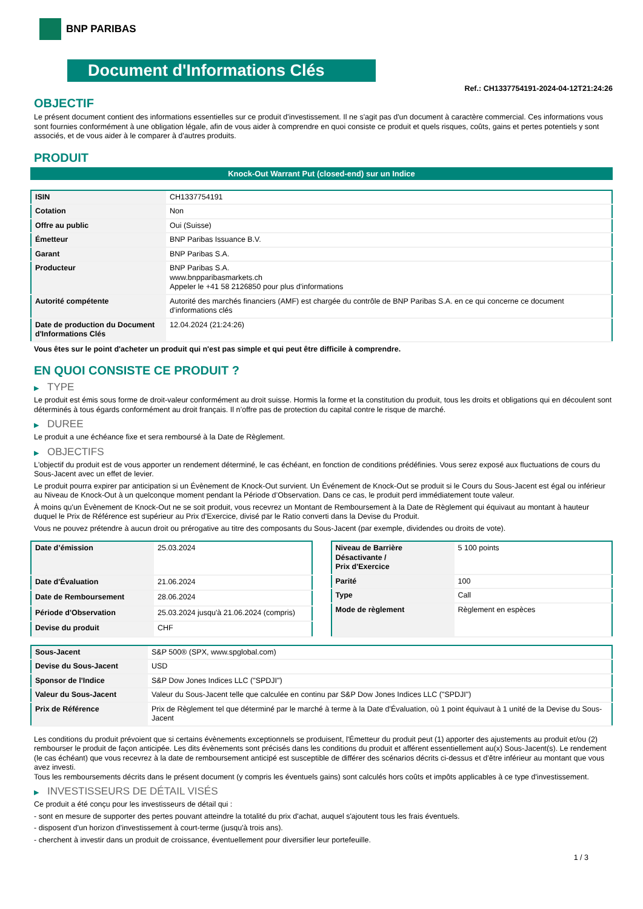BNP PARIBAS
Document d'Informations Clés
Ref.: CH1337754191-2024-04-12T21:24:26
OBJECTIF
Le présent document contient des informations essentielles sur ce produit d'investissement. Il ne s'agit pas d'un document à caractère commercial. Ces informations vous sont fournies conformément à une obligation légale, afin de vous aider à comprendre en quoi consiste ce produit et quels risques, coûts, gains et pertes potentiels y sont associés, et de vous aider à le comparer à d'autres produits.
PRODUIT
Knock-Out Warrant Put (closed-end) sur un Indice
| ISIN | CH1337754191 |
| Cotation | Non |
| Offre au public | Oui (Suisse) |
| Émetteur | BNP Paribas Issuance B.V. |
| Garant | BNP Paribas S.A. |
| Producteur | BNP Paribas S.A. www.bnpparibasmarkets.ch Appeler le +41 58 2126850 pour plus d'informations |
| Autorité compétente | Autorité des marchés financiers (AMF) est chargée du contrôle de BNP Paribas S.A. en ce qui concerne ce document d’informations clés |
| Date de production du Document d'Informations Clés | 12.04.2024 (21:24:26) |
Vous êtes sur le point d'acheter un produit qui n'est pas simple et qui peut être difficile à comprendre.
EN QUOI CONSISTE CE PRODUIT ?
▶ TYPE
Le produit est émis sous forme de droit-valeur conformément au droit suisse. Hormis la forme et la constitution du produit, tous les droits et obligations qui en découlent sont déterminés à tous égards conformément au droit français. Il n’offre pas de protection du capital contre le risque de marché.
▶ DUREE
Le produit a une échéance fixe et sera remboursé à la Date de Règlement.
▶ OBJECTIFS
L'objectif du produit est de vous apporter un rendement déterminé, le cas échéant, en fonction de conditions prédéfinies. Vous serez exposé aux fluctuations de cours du Sous-Jacent avec un effet de levier.
Le produit pourra expirer par anticipation si un Évènement de Knock-Out survient. Un Événement de Knock-Out se produit si le Cours du Sous-Jacent est égal ou inférieur au Niveau de Knock-Out à un quelconque moment pendant la Période d’Observation. Dans ce cas, le produit perd immédiatement toute valeur.
À moins qu'un Évènement de Knock-Out ne se soit produit, vous recevrez un Montant de Remboursement à la Date de Règlement qui équivaut au montant à hauteur duquel le Prix de Référence est supérieur au Prix d'Exercice, divisé par le Ratio converti dans la Devise du Produit.
Vous ne pouvez prétendre à aucun droit ou prérogative au titre des composants du Sous-Jacent (par exemple, dividendes ou droits de vote).
| Date d’émission | 25.03.2024 |
| Date d'Évaluation | 21.06.2024 |
| Date de Remboursement | 28.06.2024 |
| Période d'Observation | 25.03.2024 jusqu'à 21.06.2024 (compris) |
| Devise du produit | CHF |
| Niveau de Barrière Désactivante / Prix d'Exercice | 5 100 points |
| Parité | 100 |
| Type | Call |
| Mode de règlement | Règlement en espèces |
| Sous-Jacent | S&P 500® (SPX, www.spglobal.com) |
| Devise du Sous-Jacent | USD |
| Sponsor de l'Indice | S&P Dow Jones Indices LLC ("SPDJI") |
| Valeur du Sous-Jacent | Valeur du Sous-Jacent telle que calculée en continu par S&P Dow Jones Indices LLC ("SPDJI") |
| Prix de Référence | Prix de Règlement tel que déterminé par le marché à terme à la Date d'Évaluation, où 1 point équivaut à 1 unité de la Devise du Sous-Jacent |
Les conditions du produit prévoient que si certains évènements exceptionnels se produisent, l'Émetteur du produit peut (1) apporter des ajustements au produit et/ou (2) rembourser le produit de façon anticipée. Les dits évènements sont précisés dans les conditions du produit et afférent essentiellement au(x) Sous-Jacent(s). Le rendement (le cas échéant) que vous recevrez à la date de remboursement anticipé est susceptible de différer des scénarios décrits ci-dessus et d’être inférieur au montant que vous avez investi.
Tous les remboursements décrits dans le présent document (y compris les éventuels gains) sont calculés hors coûts et impôts applicables à ce type d'investissement.
▶ INVESTISSEURS DE DÉTAIL VISÉS
Ce produit a été conçu pour les investisseurs de détail qui :
- sont en mesure de supporter des pertes pouvant atteindre la totalité du prix d'achat, auquel s'ajoutent tous les frais éventuels.
- disposent d'un horizon d'investissement à court-terme (jusqu'à trois ans).
- cherchent à investir dans un produit de croissance, éventuellement pour diversifier leur portefeuille.
1 / 3